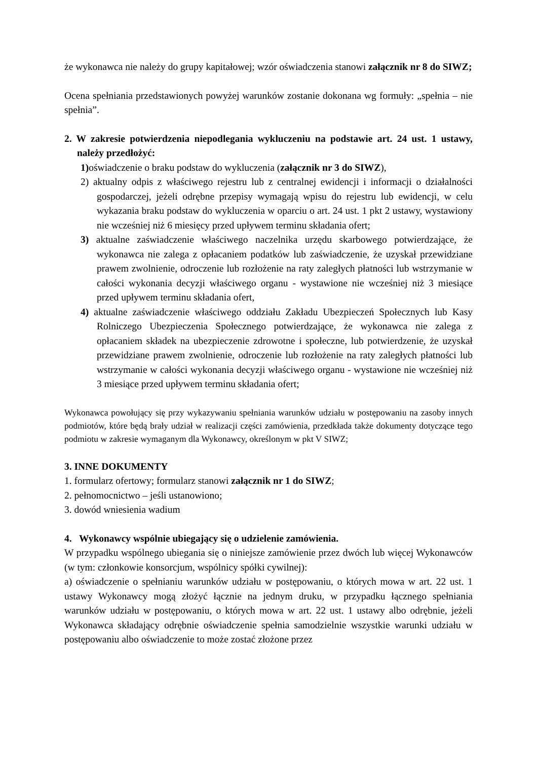że wykonawca nie należy do grupy kapitałowej; wzór oświadczenia stanowi załącznik nr 8 do SIWZ;
Ocena spełniania przedstawionych powyżej warunków zostanie dokonana wg formuły: „spełnia – nie spełnia”.
2. W zakresie potwierdzenia niepodlegania wykluczeniu na podstawie art. 24 ust. 1 ustawy, należy przedłożyć:
1) oświadczenie o braku podstaw do wykluczenia (załącznik nr 3 do SIWZ),
2) aktualny odpis z właściwego rejestru lub z centralnej ewidencji i informacji o działalności gospodarczej, jeżeli odrębne przepisy wymagają wpisu do rejestru lub ewidencji, w celu wykazania braku podstaw do wykluczenia w oparciu o art. 24 ust. 1 pkt 2 ustawy, wystawiony nie wcześniej niż 6 miesięcy przed upływem terminu składania ofert;
3) aktualne zaświadczenie właściwego naczelnika urzędu skarbowego potwierdzające, że wykonawca nie zalega z opłacaniem podatków lub zaświadczenie, że uzyskał przewidziane prawem zwolnienie, odroczenie lub rozłożenie na raty zaległych płatności lub wstrzymanie w całości wykonania decyzji właściwego organu - wystawione nie wcześniej niż 3 miesiące przed upływem terminu składania ofert,
4) aktualne zaświadczenie właściwego oddziału Zakładu Ubezpieczeń Społecznych lub Kasy Rolniczego Ubezpieczenia Społecznego potwierdzające, że wykonawca nie zalega z opłacaniem składek na ubezpieczenie zdrowotne i społeczne, lub potwierdzenie, że uzyskał przewidziane prawem zwolnienie, odroczenie lub rozłożenie na raty zaległych płatności lub wstrzymanie w całości wykonania decyzji właściwego organu - wystawione nie wcześniej niż 3 miesiące przed upływem terminu składania ofert;
Wykonawca powołujący się przy wykazywaniu spełniania warunków udziału w postępowaniu na zasoby innych podmiotów, które będą brały udział w realizacji części zamówienia, przedkłada także dokumenty dotyczące tego podmiotu w zakresie wymaganym dla Wykonawcy, określonym w pkt V SIWZ;
3. INNE DOKUMENTY
1. formularz ofertowy; formularz stanowi załącznik nr 1 do SIWZ;
2. pełnomocnictwo – jeśli ustanowiono;
3. dowód wniesienia wadium
4. Wykonawcy wspólnie ubiegający się o udzielenie zamówienia.
W przypadku wspólnego ubiegania się o niniejsze zamówienie przez dwóch lub więcej Wykonawców (w tym: członkowie konsorcjum, wspólnicy spółki cywilnej):
a) oświadczenie o spełnianiu warunków udziału w postępowaniu, o których mowa w art. 22 ust. 1 ustawy Wykonawcy mogą złożyć łącznie na jednym druku, w przypadku łącznego spełniania warunków udziału w postępowaniu, o których mowa w art. 22 ust. 1 ustawy albo odrębnie, jeżeli Wykonawca składający odrębnie oświadczenie spełnia samodzielnie wszystkie warunki udziału w postępowaniu albo oświadczenie to może zostać złożone przez